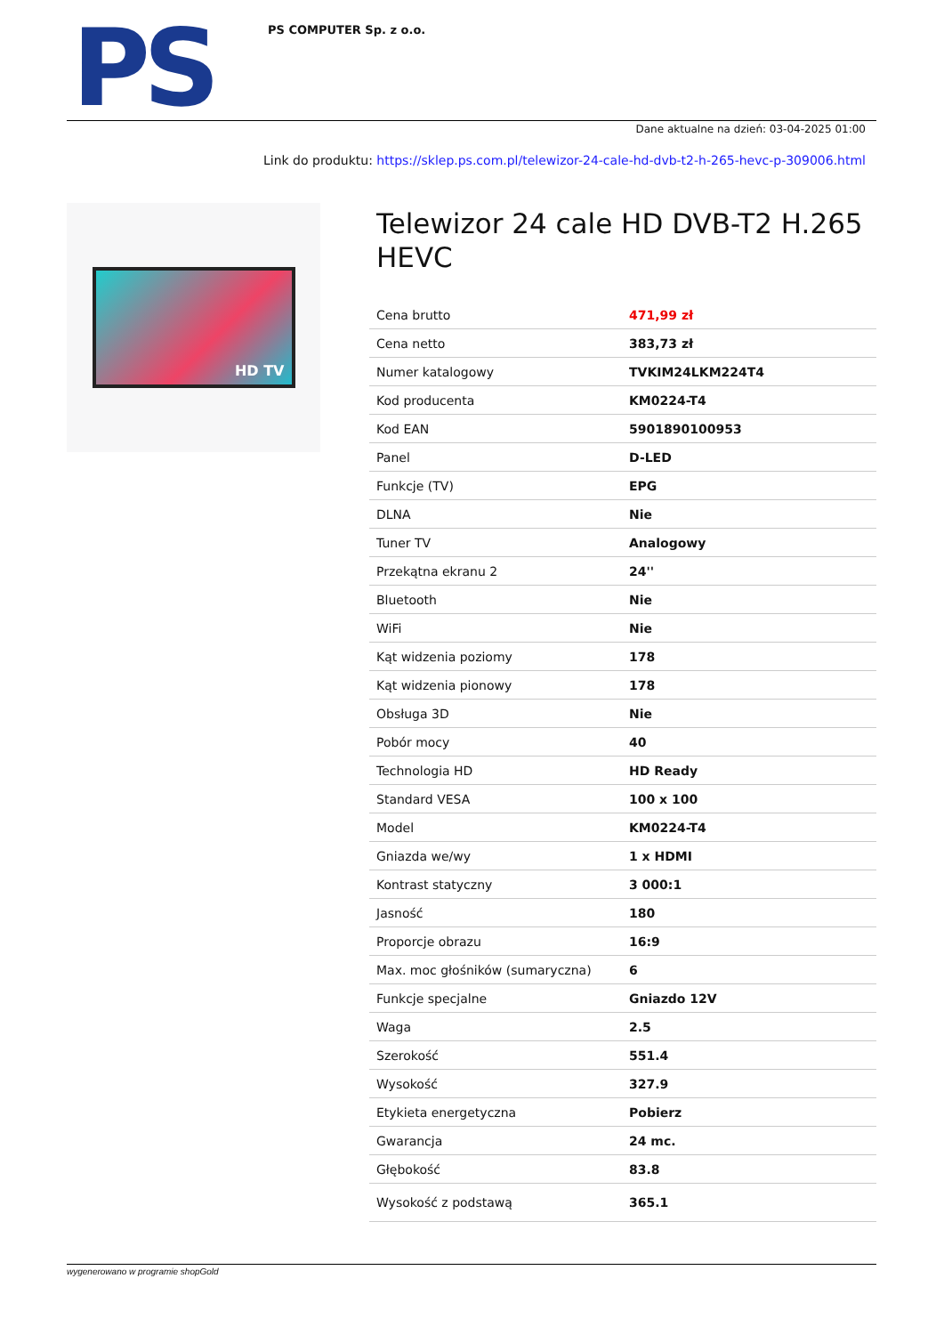PS
PS COMPUTER Sp. z o.o.
Dane aktualne na dzień: 03-04-2025 01:00
Link do produktu: https://sklep.ps.com.pl/telewizor-24-cale-hd-dvb-t2-h-265-hevc-p-309006.html
HD TV
Telewizor 24 cale HD DVB-T2 H.265 HEVC
| Cena brutto | 471,99 zł |
| Cena netto | 383,73 zł |
| Numer katalogowy | TVKIM24LKM224T4 |
| Kod producenta | KM0224-T4 |
| Kod EAN | 5901890100953 |
| Panel | D-LED |
| Funkcje (TV) | EPG |
| DLNA | Nie |
| Tuner TV | Analogowy |
| Przekątna ekranu 2 | 24'' |
| Bluetooth | Nie |
| WiFi | Nie |
| Kąt widzenia poziomy | 178 |
| Kąt widzenia pionowy | 178 |
| Obsługa 3D | Nie |
| Pobór mocy | 40 |
| Technologia HD | HD Ready |
| Standard VESA | 100 x 100 |
| Model | KM0224-T4 |
| Gniazda we/wy | 1 x HDMI |
| Kontrast statyczny | 3 000:1 |
| Jasność | 180 |
| Proporcje obrazu | 16:9 |
| Max. moc głośników (sumaryczna) | 6 |
| Funkcje specjalne | Gniazdo 12V |
| Waga | 2.5 |
| Szerokość | 551.4 |
| Wysokość | 327.9 |
| Etykieta energetyczna | Pobierz |
| Gwarancja | 24 mc. |
| Głębokość | 83.8 |
| Wysokość z podstawą | 365.1 |
wygenerowano w programie shopGold